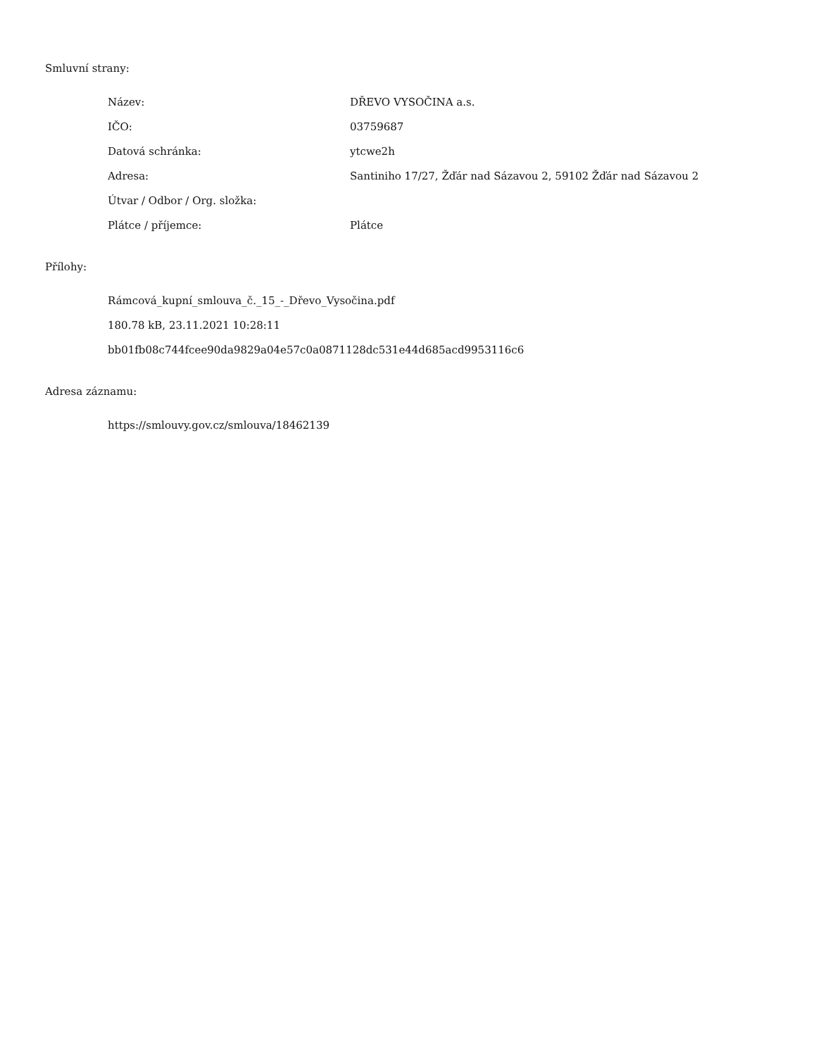Smluvní strany:
| Název: | DŘEVO VYSOČINA a.s. |
| IČO: | 03759687 |
| Datová schránka: | ytcwe2h |
| Adresa: | Santiniho 17/27, Žďár nad Sázavou 2, 59102 Žďár nad Sázavou 2 |
| Útvar / Odbor / Org. složka: | |
| Plátce / příjemce: | Plátce |
Přílohy:
Rámcová_kupní_smlouva_č._15_-_Dřevo_Vysočina.pdf
180.78 kB, 23.11.2021 10:28:11
bb01fb08c744fcee90da9829a04e57c0a0871128dc531e44d685acd9953116c6
Adresa záznamu:
https://smlouvy.gov.cz/smlouva/18462139